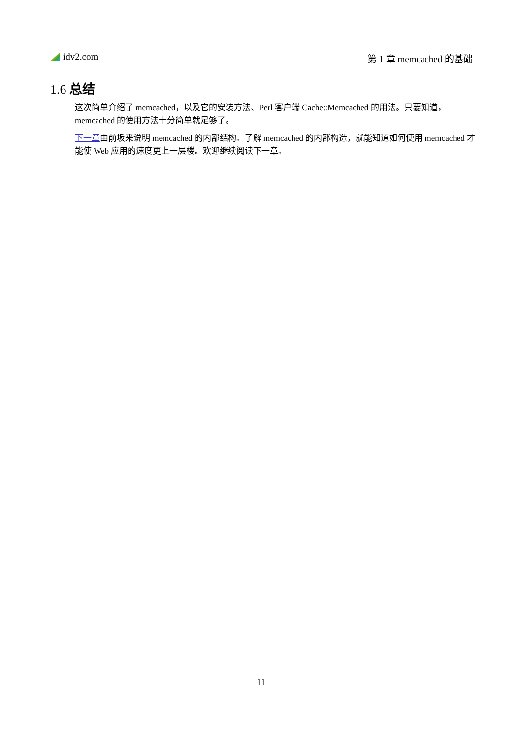idv2.com 第 1 章 memcached 的基础
1.6 总结
这次简单介绍了 memcached，以及它的安装方法、Perl 客户端 Cache::Memcached 的用法。只要知道，memcached 的使用方法十分简单就足够了。
下一章由前坂来说明 memcached 的内部结构。了解 memcached 的内部构造，就能知道如何使用 memcached 才能使 Web 应用的速度更上一层楼。欢迎继续阅读下一章。
11